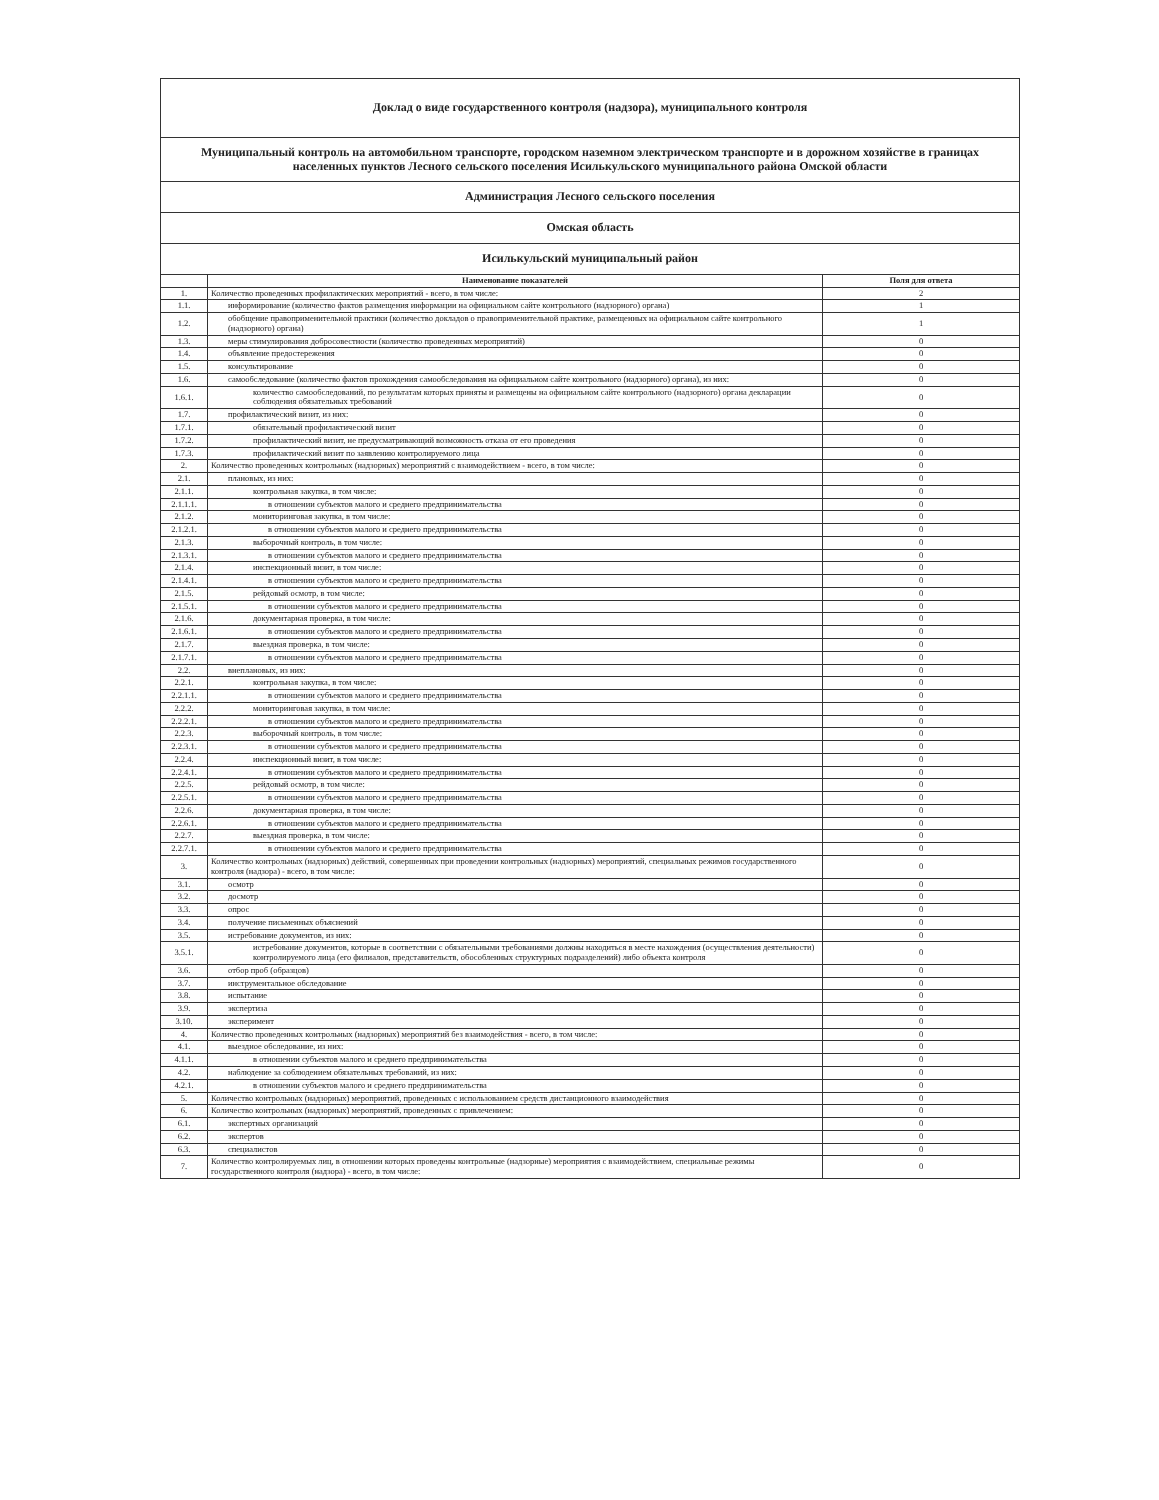| Доклад о виде государственного контроля (надзора), муниципального контроля | | |
| Муниципальный контроль на автомобильном транспорте, городском наземном электрическом транспорте и в дорожном хозяйстве в границах населенных пунктов Лесного сельского поселения Исилькульского муниципального района Омской области | | |
| Администрация Лесного сельского поселения | | |
| Омская область | | |
| Исилькульский муниципальный район | | |
| | Наименование показателей | Поля для ответа |
| 1. | Количество проведенных профилактических мероприятий - всего, в том числе: | 2 |
| 1.1. | информирование (количество фактов размещения информации на официальном сайте контрольного (надзорного) органа) | 1 |
| 1.2. | обобщение правоприменительной практики (количество докладов о правоприменительной практике, размещенных на официальном сайте контрольного (надзорного) органа) | 1 |
| 1.3. | меры стимулирования добросовестности (количество проведенных мероприятий) | 0 |
| 1.4. | объявление предостережения | 0 |
| 1.5. | консультирование | 0 |
| 1.6. | самообследование (количество фактов прохождения самообследования на официальном сайте контрольного (надзорного) органа), из них: | 0 |
| 1.6.1. | количество самообследований, по результатам которых приняты и размещены на официальном сайте контрольного (надзорного) органа декларации соблюдения обязательных требований | 0 |
| 1.7. | профилактический визит, из них: | 0 |
| 1.7.1. | обязательный профилактический визит | 0 |
| 1.7.2. | профилактический визит, не предусматривающий возможность отказа от его проведения | 0 |
| 1.7.3. | профилактический визит по заявлению контролируемого лица | 0 |
| 2. | Количество проведенных контрольных (надзорных) мероприятий с взаимодействием - всего, в том числе: | 0 |
| 2.1. | плановых, из них: | 0 |
| 2.1.1. | контрольная закупка, в том числе: | 0 |
| 2.1.1.1. | в отношении субъектов малого и среднего предпринимательства | 0 |
| 2.1.2. | мониторинговая закупка, в том числе: | 0 |
| 2.1.2.1. | в отношении субъектов малого и среднего предпринимательства | 0 |
| 2.1.3. | выборочный контроль, в том числе: | 0 |
| 2.1.3.1. | в отношении субъектов малого и среднего предпринимательства | 0 |
| 2.1.4. | инспекционный визит, в том числе: | 0 |
| 2.1.4.1. | в отношении субъектов малого и среднего предпринимательства | 0 |
| 2.1.5. | рейдовый осмотр, в том числе: | 0 |
| 2.1.5.1. | в отношении субъектов малого и среднего предпринимательства | 0 |
| 2.1.6. | документарная проверка, в том числе: | 0 |
| 2.1.6.1. | в отношении субъектов малого и среднего предпринимательства | 0 |
| 2.1.7. | выездная проверка, в том числе: | 0 |
| 2.1.7.1. | в отношении субъектов малого и среднего предпринимательства | 0 |
| 2.2. | внеплановых, из них: | 0 |
| 2.2.1. | контрольная закупка, в том числе: | 0 |
| 2.2.1.1. | в отношении субъектов малого и среднего предпринимательства | 0 |
| 2.2.2. | мониторинговая закупка, в том числе: | 0 |
| 2.2.2.1. | в отношении субъектов малого и среднего предпринимательства | 0 |
| 2.2.3. | выборочный контроль, в том числе: | 0 |
| 2.2.3.1. | в отношении субъектов малого и среднего предпринимательства | 0 |
| 2.2.4. | инспекционный визит, в том числе: | 0 |
| 2.2.4.1. | в отношении субъектов малого и среднего предпринимательства | 0 |
| 2.2.5. | рейдовый осмотр, в том числе: | 0 |
| 2.2.5.1. | в отношении субъектов малого и среднего предпринимательства | 0 |
| 2.2.6. | документарная проверка, в том числе: | 0 |
| 2.2.6.1. | в отношении субъектов малого и среднего предпринимательства | 0 |
| 2.2.7. | выездная проверка, в том числе: | 0 |
| 2.2.7.1. | в отношении субъектов малого и среднего предпринимательства | 0 |
| 3. | Количество контрольных (надзорных) действий, совершенных при проведении контрольных (надзорных) мероприятий, специальных режимов государственного контроля (надзора) - всего, в том числе: | 0 |
| 3.1. | осмотр | 0 |
| 3.2. | досмотр | 0 |
| 3.3. | опрос | 0 |
| 3.4. | получение письменных объяснений | 0 |
| 3.5. | истребование документов, из них: | 0 |
| 3.5.1. | истребование документов, которые в соответствии с обязательными требованиями должны находиться в месте нахождения (осуществления деятельности) контролируемого лица (его филиалов, представительств, обособленных структурных подразделений) либо объекта контроля | 0 |
| 3.6. | отбор проб (образцов) | 0 |
| 3.7. | инструментальное обследование | 0 |
| 3.8. | испытание | 0 |
| 3.9. | экспертиза | 0 |
| 3.10. | эксперимент | 0 |
| 4. | Количество проведенных контрольных (надзорных) мероприятий без взаимодействия - всего, в том числе: | 0 |
| 4.1. | выездное обследование, из них: | 0 |
| 4.1.1. | в отношении субъектов малого и среднего предпринимательства | 0 |
| 4.2. | наблюдение за соблюдением обязательных требований, из них: | 0 |
| 4.2.1. | в отношении субъектов малого и среднего предпринимательства | 0 |
| 5. | Количество контрольных (надзорных) мероприятий, проведенных с использованием средств дистанционного взаимодействия | 0 |
| 6. | Количество контрольных (надзорных) мероприятий, проведенных с привлечением: | 0 |
| 6.1. | экспертных организаций | 0 |
| 6.2. | экспертов | 0 |
| 6.3. | специалистов | 0 |
| 7. | Количество контролируемых лиц, в отношении которых проведены контрольные (надзорные) мероприятия с взаимодействием, специальные режимы государственного контроля (надзора) - всего, в том числе: | 0 |